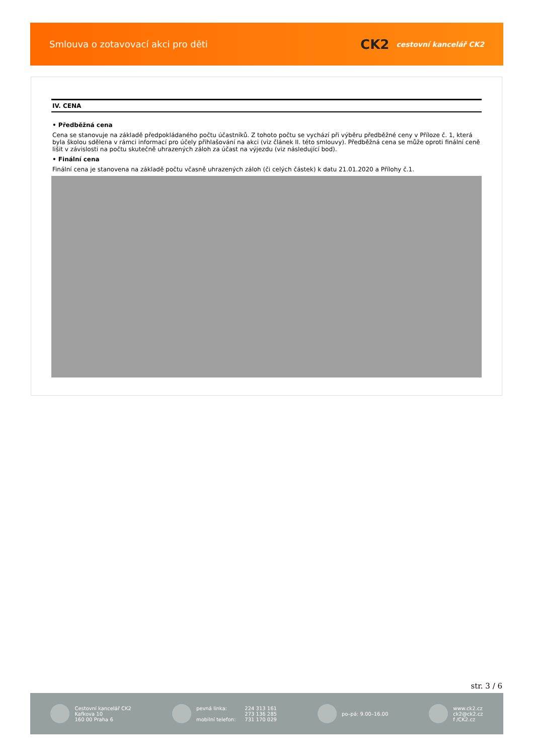Smlouva o zotavovací akci pro děti CK2 cestovní kancelář CK2
IV. CENA
• Předběžná cena
Cena se stanovuje na základě předpokládaného počtu účastníků. Z tohoto počtu se vychází při výběru předběžné ceny v Příloze č. 1, která byla školou sdělena v rámci informací pro účely přihlašování na akci (viz článek II. této smlouvy). Předběžná cena se může oproti finální ceně lišit v závislosti na počtu skutečně uhrazených záloh za účast na výjezdu (viz následující bod).
• Finální cena
Finální cena je stanovena na základě počtu včasně uhrazených záloh (či celých částek) k datu 21.01.2020 a Přílohy č.1.
str. 3 / 6
Cestovní kancelář CK2
Kafkova 10
160 00 Praha 6
pevná linka:
mobilní telefon: 224 313 161
273 136 285
731 170 029
po–pá: 9.00–16.00
www.ck2.cz
ck2@ck2.cz
f /CK2.cz